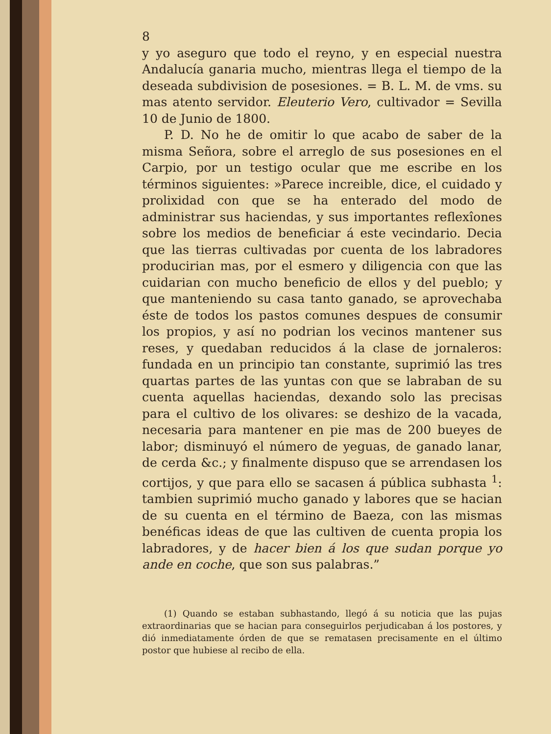8
y yo aseguro que todo el reyno, y en especial nuestra Andalucía ganaria mucho, mientras llega el tiempo de la deseada subdivision de posesiones. = B. L. M. de vms. su mas atento servidor. Eleuterio Vero, cultivador = Sevilla 10 de Junio de 1800.
P. D. No he de omitir lo que acabo de saber de la misma Señora, sobre el arreglo de sus posesiones en el Carpio, por un testigo ocular que me escribe en los términos siguientes: »Parece increible, dice, el cuidado y prolixidad con que se ha enterado del modo de administrar sus haciendas, y sus importantes reflexîones sobre los medios de beneficiar á este vecindario. Decia que las tierras cultivadas por cuenta de los labradores producirian mas, por el esmero y diligencia con que las cuidarian con mucho beneficio de ellos y del pueblo; y que manteniendo su casa tanto ganado, se aprovechaba éste de todos los pastos comunes despues de consumir los propios, y así no podrian los vecinos mantener sus reses, y quedaban reducidos á la clase de jornaleros: fundada en un principio tan constante, suprimió las tres quartas partes de las yuntas con que se labraban de su cuenta aquellas haciendas, dexando solo las precisas para el cultivo de los olivares: se deshizo de la vacada, necesaria para mantener en pie mas de 200 bueyes de labor; disminuyó el número de yeguas, de ganado lanar, de cerda &c.; y finalmente dispuso que se arrendasen los cortijos, y que para ello se sacasen á pública subhasta <sup>1</sup>: tambien suprimió mucho ganado y labores que se hacian de su cuenta en el término de Baeza, con las mismas benéficas ideas de que las cultiven de cuenta propia los labradores, y de hacer bien á los que sudan porque yo ande en coche, que son sus palabras.”
(1) Quando se estaban subhastando, llegó á su noticia que las pujas extraordinarias que se hacian para conseguirlos perjudicaban á los postores, y dió inmediatamente órden de que se rematasen precisamente en el último postor que hubiese al recibo de ella.